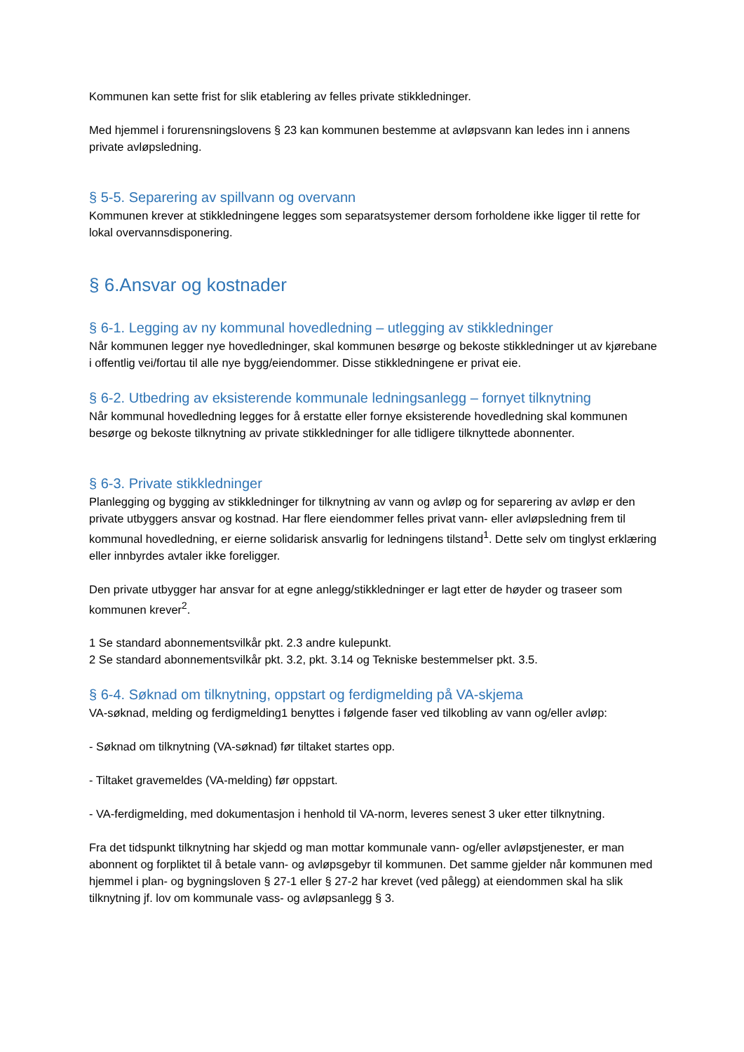Kommunen kan sette frist for slik etablering av felles private stikkledninger.
Med hjemmel i forurensningslovens § 23 kan kommunen bestemme at avløpsvann kan ledes inn i annens private avløpsledning.
§ 5-5. Separering av spillvann og overvann
Kommunen krever at stikkledningene legges som separatsystemer dersom forholdene ikke ligger til rette for lokal overvannsdisponering.
§ 6.Ansvar og kostnader
§ 6-1. Legging av ny kommunal hovedledning – utlegging av stikkledninger
Når kommunen legger nye hovedledninger, skal kommunen besørge og bekoste stikkledninger ut av kjørebane i offentlig vei/fortau til alle nye bygg/eiendommer. Disse stikkledningene er privat eie.
§ 6-2. Utbedring av eksisterende kommunale ledningsanlegg – fornyet tilknytning
Når kommunal hovedledning legges for å erstatte eller fornye eksisterende hovedledning skal kommunen besørge og bekoste tilknytning av private stikkledninger for alle tidligere tilknyttede abonnenter.
§ 6-3. Private stikkledninger
Planlegging og bygging av stikkledninger for tilknytning av vann og avløp og for separering av avløp er den private utbyggers ansvar og kostnad. Har flere eiendommer felles privat vann- eller avløpsledning frem til kommunal hovedledning, er eierne solidarisk ansvarlig for ledningens tilstand<sup>1</sup>. Dette selv om tinglyst erklæring eller innbyrdes avtaler ikke foreligger.
Den private utbygger har ansvar for at egne anlegg/stikkledninger er lagt etter de høyder og traseer som kommunen krever<sup>2</sup>.
1 Se standard abonnementsvilkår pkt. 2.3 andre kulepunkt.
2 Se standard abonnementsvilkår pkt. 3.2, pkt. 3.14 og Tekniske bestemmelser pkt. 3.5.
§ 6-4. Søknad om tilknytning, oppstart og ferdigmelding på VA-skjema
VA-søknad, melding og ferdigmelding1 benyttes i følgende faser ved tilkobling av vann og/eller avløp:
- Søknad om tilknytning (VA-søknad) før tiltaket startes opp.
- Tiltaket gravemeldes (VA-melding) før oppstart.
- VA-ferdigmelding, med dokumentasjon i henhold til VA-norm, leveres senest 3 uker etter tilknytning.
Fra det tidspunkt tilknytning har skjedd og man mottar kommunale vann- og/eller avløpstjenester, er man abonnent og forpliktet til å betale vann- og avløpsgebyr til kommunen. Det samme gjelder når kommunen med hjemmel i plan- og bygningsloven § 27-1 eller § 27-2 har krevet (ved pålegg) at eiendommen skal ha slik tilknytning jf. lov om kommunale vass- og avløpsanlegg § 3.